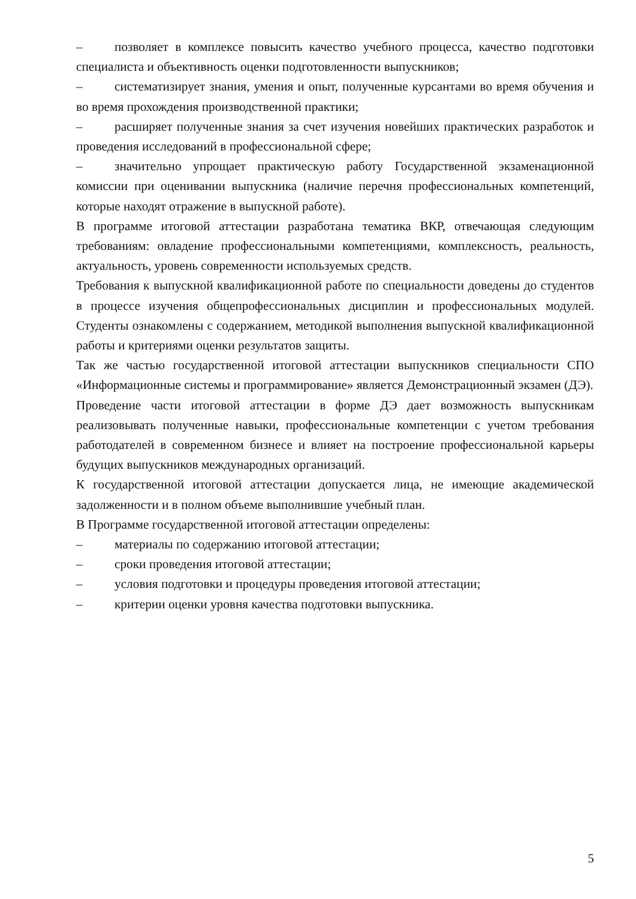– позволяет в комплексе повысить качество учебного процесса, качество подготовки специалиста и объективность оценки подготовленности выпускников;
– систематизирует знания, умения и опыт, полученные курсантами во время обучения и во время прохождения производственной практики;
– расширяет полученные знания за счет изучения новейших практических разработок и проведения исследований в профессиональной сфере;
– значительно упрощает практическую работу Государственной экзаменационной комиссии при оценивании выпускника (наличие перечня профессиональных компетенций, которые находят отражение в выпускной работе).
В программе итоговой аттестации разработана тематика ВКР, отвечающая следующим требованиям: овладение профессиональными компетенциями, комплексность, реальность, актуальность, уровень современности используемых средств.
Требования к выпускной квалификационной работе по специальности доведены до студентов в процессе изучения общепрофессиональных дисциплин и профессиональных модулей. Студенты ознакомлены с содержанием, методикой выполнения выпускной квалификационной работы и критериями оценки результатов защиты.
Так же частью государственной итоговой аттестации выпускников специальности СПО «Информационные системы и программирование» является Демонстрационный экзамен (ДЭ).
Проведение части итоговой аттестации в форме ДЭ дает возможность выпускникам реализовывать полученные навыки, профессиональные компетенции с учетом требования работодателей в современном бизнесе и влияет на построение профессиональной карьеры будущих выпускников международных организаций.
К государственной итоговой аттестации допускается лица, не имеющие академической задолженности и в полном объеме выполнившие учебный план.
В Программе государственной итоговой аттестации определены:
– материалы по содержанию итоговой аттестации;
– сроки проведения итоговой аттестации;
– условия подготовки и процедуры проведения итоговой аттестации;
– критерии оценки уровня качества подготовки выпускника.
5